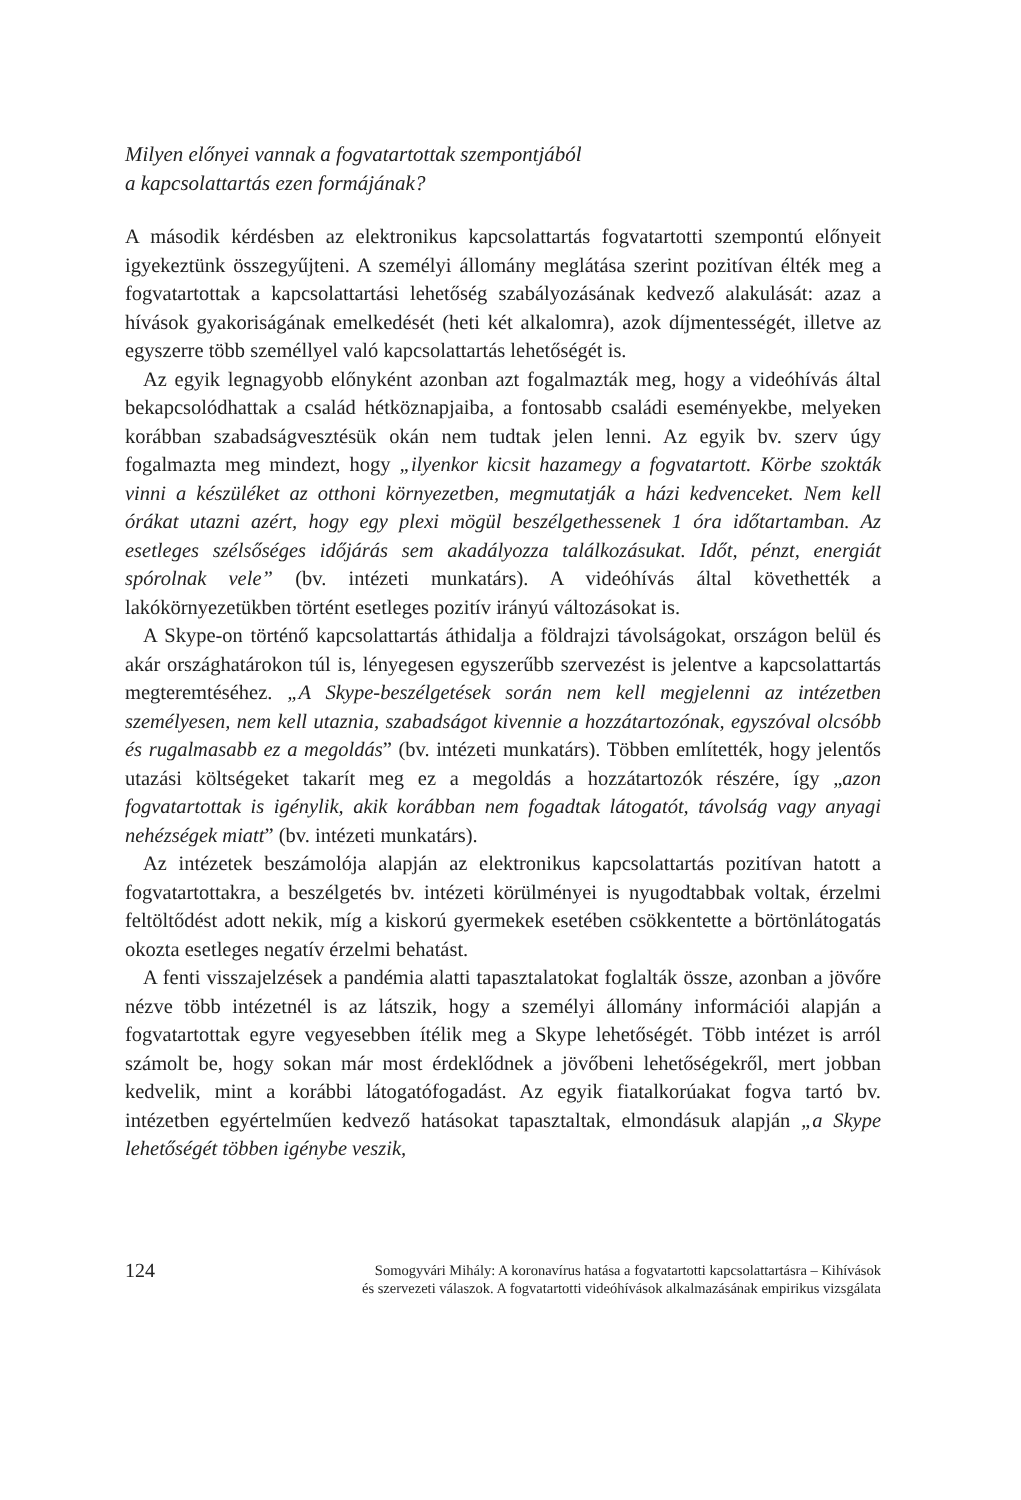Milyen előnyei vannak a fogvatartottak szempontjából
a kapcsolattartás ezen formájának?
A második kérdésben az elektronikus kapcsolattartás fogvatartotti szempontú előnyeit igyekeztünk összegyűjteni. A személyi állomány meglátása szerint pozitívan élték meg a fogvatartottak a kapcsolattartási lehetőség szabályozásának kedvező alakulását: azaz a hívások gyakoriságának emelkedését (heti két alkalomra), azok díjmentességét, illetve az egyszerre több személlyel való kapcsolattartás lehetőségét is.
Az egyik legnagyobb előnyként azonban azt fogalmazták meg, hogy a videóhívás által bekapcsolódhattak a család hétköznapjaiba, a fontosabb családi eseményekbe, melyeken korábban szabadságvesztésük okán nem tudtak jelen lenni. Az egyik bv. szerv úgy fogalmazta meg mindezt, hogy „ilyenkor kicsit hazamegy a fogvatartott. Körbe szokták vinni a készüléket az otthoni környezetben, megmutatják a házi kedvenceket. Nem kell órákat utazni azért, hogy egy plexi mögül beszélgethessenek 1 óra időtartamban. Az esetleges szélsőséges időjárás sem akadályozza találkozásukat. Időt, pénzt, energiát spórolnak vele” (bv. intézeti munkatárs). A videóhívás által követhették a lakókörnyezetükben történt esetleges pozitív irányú változásokat is.
A Skype-on történő kapcsolattartás áthidalja a földrajzi távolságokat, országon belül és akár országhatárokon túl is, lényegesen egyszerűbb szervezést is jelentve a kapcsolattartás megteremtéséhez. „A Skype-beszélgetések során nem kell megjelenni az intézetben személyesen, nem kell utaznia, szabadságot kivennie a hozzátartozónak, egyszóval olcsóbb és rugalmasabb ez a megoldás” (bv. intézeti munkatárs). Többen említették, hogy jelentős utazási költségeket takarít meg ez a megoldás a hozzátartozók részére, így „azon fogvatartottak is igénylik, akik korábban nem fogadtak látogatót, távolság vagy anyagi nehézségek miatt” (bv. intézeti munkatárs).
Az intézetek beszámolója alapján az elektronikus kapcsolattartás pozitívan hatott a fogvatartottakra, a beszélgetés bv. intézeti körülményei is nyugodtabbak voltak, érzelmi feltöltődést adott nekik, míg a kiskorú gyermekek esetében csökkentette a börtönlátogatás okozta esetleges negatív érzelmi behatást.
A fenti visszajelzések a pandémia alatti tapasztalatokat foglalták össze, azonban a jövőre nézve több intézetnél is az látszik, hogy a személyi állomány információi alapján a fogvatartottak egyre vegyesebben ítélik meg a Skype lehetőségét. Több intézet is arról számolt be, hogy sokan már most érdeklődnek a jövőbeni lehetőségekről, mert jobban kedvelik, mint a korábbi látogatófogadást. Az egyik fiatalkorúakat fogva tartó bv. intézetben egyértelműen kedvező hatásokat tapasztaltak, elmondásuk alapján „a Skype lehetőségét többen igénybe veszik,
124
Somogyvári Mihály: A koronavírus hatása a fogvatartotti kapcsolattartásra – Kihívások
és szervezeti válaszok. A fogvatartotti videóhívások alkalmazásának empirikus vizsgálata